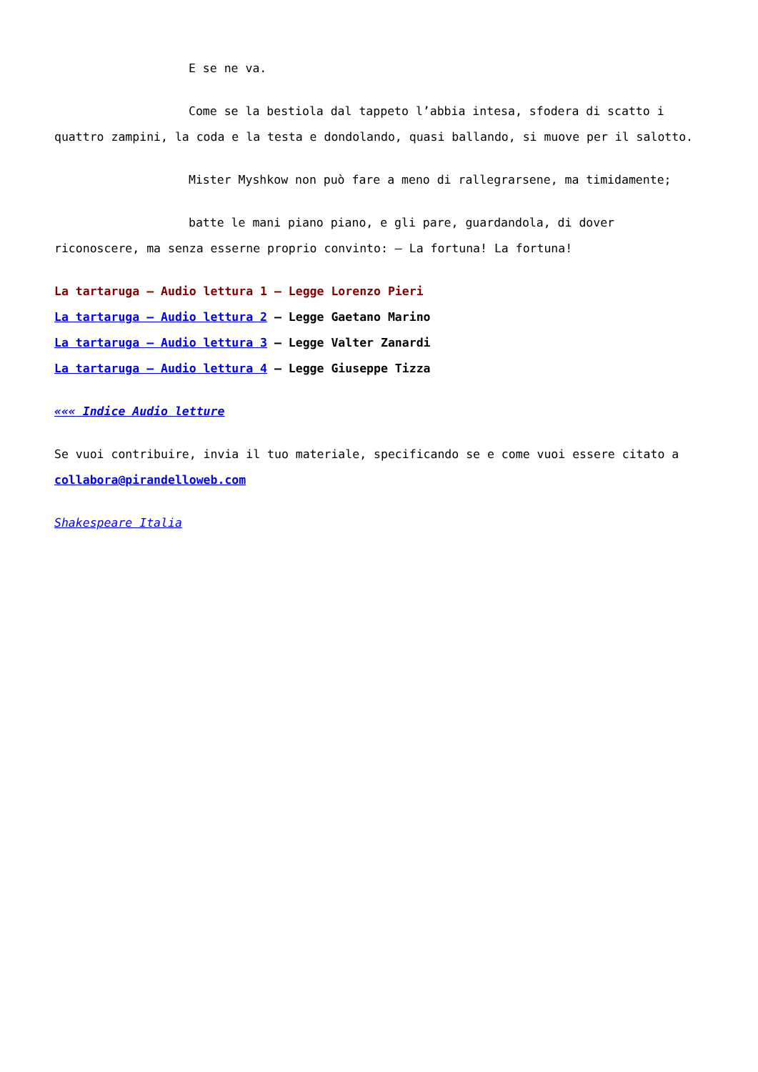E se ne va.
Come se la bestiola dal tappeto l’abbia intesa, sfodera di scatto i quattro zampini, la coda e la testa e dondolando, quasi ballando, si muove per il salotto.
Mister Myshkow non può fare a meno di rallegrarsene, ma timidamente;
batte le mani piano piano, e gli pare, guardandola, di dover riconoscere, ma senza esserne proprio convinto: – La fortuna! La fortuna!
La tartaruga – Audio lettura 1 – Legge Lorenzo Pieri
La tartaruga – Audio lettura 2 – Legge Gaetano Marino
La tartaruga – Audio lettura 3 – Legge Valter Zanardi
La tartaruga – Audio lettura 4 – Legge Giuseppe Tizza
««« Indice Audio letture
Se vuoi contribuire, invia il tuo materiale, specificando se e come vuoi essere citato a
collabora@pirandelloweb.com
Shakespeare Italia